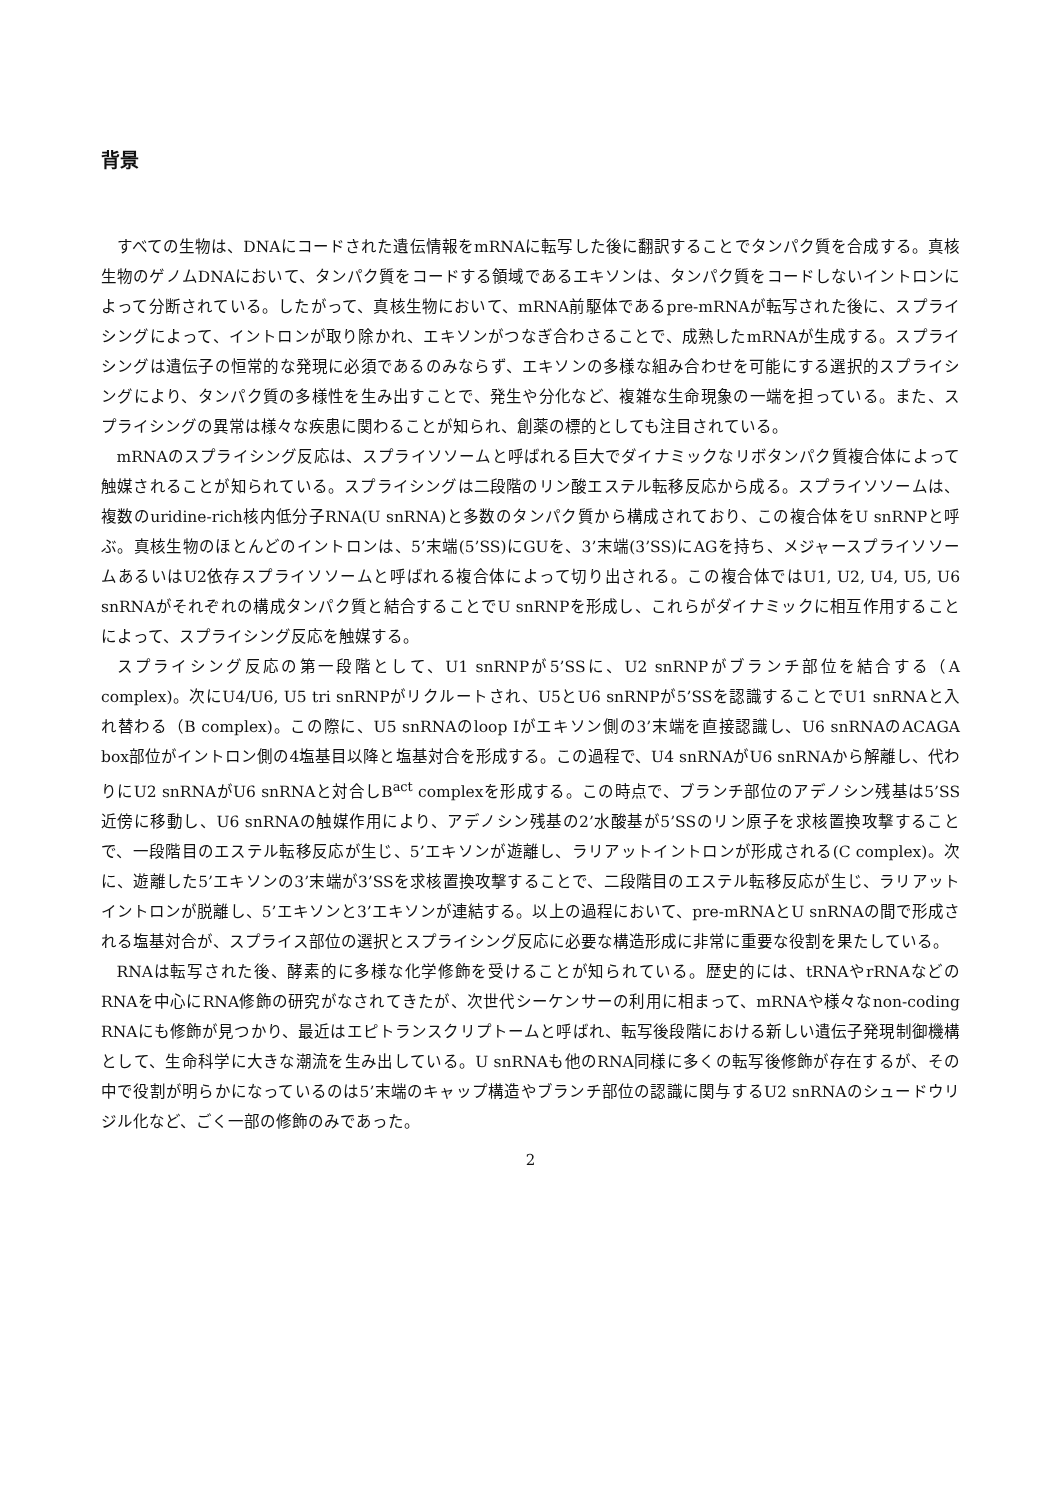背景
すべての生物は、DNAにコードされた遺伝情報をmRNAに転写した後に翻訳することでタンパク質を合成する。真核生物のゲノムDNAにおいて、タンパク質をコードする領域であるエキソンは、タンパク質をコードしないイントロンによって分断されている。したがって、真核生物において、mRNA前駆体であるpre-mRNAが転写された後に、スプライシングによって、イントロンが取り除かれ、エキソンがつなぎ合わさることで、成熟したmRNAが生成する。スプライシングは遺伝子の恒常的な発現に必須であるのみならず、エキソンの多様な組み合わせを可能にする選択的スプライシングにより、タンパク質の多様性を生み出すことで、発生や分化など、複雑な生命現象の一端を担っている。また、スプライシングの異常は様々な疾患に関わることが知られ、創薬の標的としても注目されている。
mRNAのスプライシング反応は、スプライソソームと呼ばれる巨大でダイナミックなリボタンパク質複合体によって触媒されることが知られている。スプライシングは二段階のリン酸エステル転移反応から成る。スプライソソームは、複数のuridine-rich核内低分子RNA(U snRNA)と多数のタンパク質から構成されており、この複合体をU snRNPと呼ぶ。真核生物のほとんどのイントロンは、5’末端(5’SS)にGUを、3’末端(3’SS)にAGを持ち、メジャースプライソソームあるいはU2依存スプライソソームと呼ばれる複合体によって切り出される。この複合体ではU1, U2, U4, U5, U6 snRNAがそれぞれの構成タンパク質と結合することでU snRNPを形成し、これらがダイナミックに相互作用することによって、スプライシング反応を触媒する。
スプライシング反応の第一段階として、U1 snRNPが5’SSに、U2 snRNPがブランチ部位を結合する（A complex)。次にU4/U6, U5 tri snRNPがリクルートされ、U5とU6 snRNPが5’SSを認識することでU1 snRNAと入れ替わる（B complex)。この際に、U5 snRNAのloop Iがエキソン側の3’末端を直接認識し、U6 snRNAのACAGA box部位がイントロン側の4塩基目以降と塩基対合を形成する。この過程で、U4 snRNAがU6 snRNAから解離し、代わりにU2 snRNAがU6 snRNAと対合しB<sup>act</sup> complexを形成する。この時点で、ブランチ部位のアデノシン残基は5’SS近傍に移動し、U6 snRNAの触媒作用により、アデノシン残基の2’水酸基が5’SSのリン原子を求核置換攻撃することで、一段階目のエステル転移反応が生じ、5’エキソンが遊離し、ラリアットイントロンが形成される(C complex)。次に、遊離した5’エキソンの3’末端が3’SSを求核置換攻撃することで、二段階目のエステル転移反応が生じ、ラリアットイントロンが脱離し、5’エキソンと3’エキソンが連結する。以上の過程において、pre-mRNAとU snRNAの間で形成される塩基対合が、スプライス部位の選択とスプライシング反応に必要な構造形成に非常に重要な役割を果たしている。
RNAは転写された後、酵素的に多様な化学修飾を受けることが知られている。歴史的には、tRNAやrRNAなどのRNAを中心にRNA修飾の研究がなされてきたが、次世代シーケンサーの利用に相まって、mRNAや様々なnon-coding RNAにも修飾が見つかり、最近はエピトランスクリプトームと呼ばれ、転写後段階における新しい遺伝子発現制御機構として、生命科学に大きな潮流を生み出している。U snRNAも他のRNA同様に多くの転写後修飾が存在するが、その中で役割が明らかになっているのは5’末端のキャップ構造やブランチ部位の認識に関与するU2 snRNAのシュードウリジル化など、ごく一部の修飾のみであった。
2